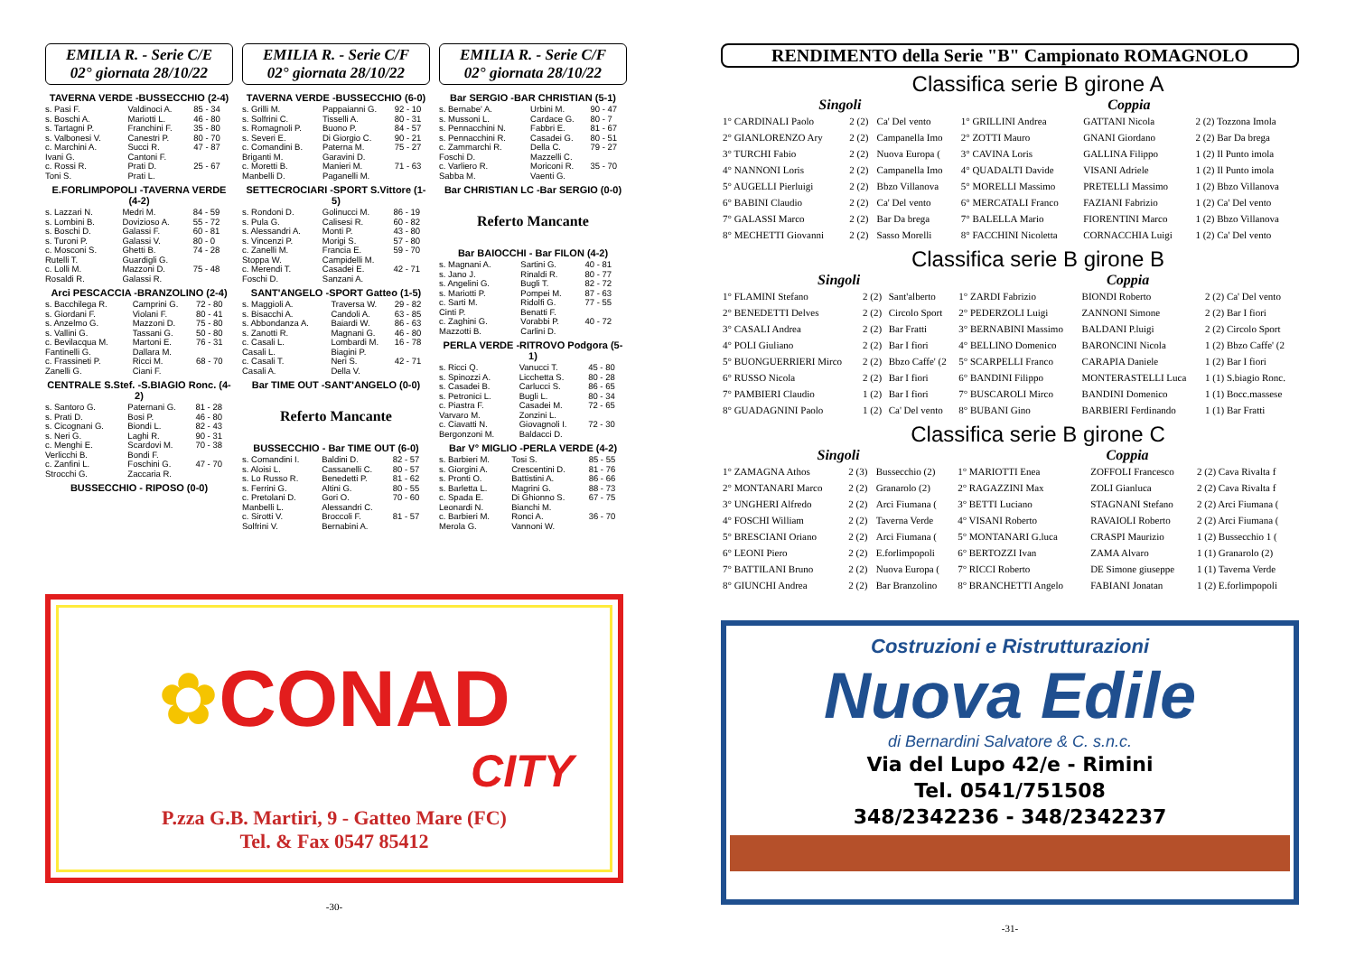EMILIA R. - Serie C/E
02° giornata 28/10/22
TAVERNA VERDE -BUSSECCHIO (2-4)
| s. Pasi F. | Valdinoci A. | 85 - 34 |
| s. Boschi A. | Mariotti L. | 46 - 80 |
| s. Tartagni P. | Franchini F. | 35 - 80 |
| s. Valbonesi V. | Canestri P. | 80 - 70 |
| c. Marchini A. Ivani G. | Succi R. Cantoni F. | 47 - 87 |
| c. Rossi R. Toni S. | Prati D. Prati L. | 25 - 67 |
E.FORLIMPOPOLI -TAVERNA VERDE (4-2)
| s. Lazzari N. | Medri M. | 84 - 59 |
| s. Lombini B. | Dovizioso A. | 55 - 72 |
| s. Boschi D. | Galassi F. | 60 - 81 |
| s. Turoni P. | Galassi V. | 80 - 0 |
| c. Mosconi S. Rutelli T. | Ghetti B. Guardigli G. | 74 - 28 |
| c. Lolli M. Rosaldi R. | Mazzoni D. Galassi R. | 75 - 48 |
Arci PESCACCIA -BRANZOLINO (2-4)
| s. Bacchilega R. | Camprini G. | 72 - 80 |
| s. Giordani F. | Violani F. | 80 - 41 |
| s. Anzelmo G. | Mazzoni D. | 75 - 80 |
| s. Vallini G. | Tassani G. | 50 - 80 |
| c. Bevilacqua M. Fantinelli G. | Martoni E. Dallara M. | 76 - 31 |
| c. Frassineti P. Zanelli G. | Ricci M. Ciani F. | 68 - 70 |
CENTRALE S.Stef. -S.BIAGIO Ronc. (4-2)
| s. Santoro G. | Paternani G. | 81 - 28 |
| s. Prati D. | Bosi P. | 46 - 80 |
| s. Cicognani G. | Biondi L. | 82 - 43 |
| s. Neri G. | Laghi R. | 90 - 31 |
| c. Menghi E. Verlicchi B. | Scardovi M. Bondi F. | 70 - 38 |
| c. Zanfini L. Strocchi G. | Foschini G. Zaccaria R. | 47 - 70 |
BUSSECCHIO - RIPOSO (0-0)
EMILIA R. - Serie C/F
02° giornata 28/10/22
TAVERNA VERDE -BUSSECCHIO (6-0)
| s. Grilli M. | Pappaianni G. | 92 - 10 |
| s. Solfrini C. | Tisselli A. | 80 - 31 |
| s. Romagnoli P. | Buono P. | 84 - 57 |
| s. Severi E. | Di Giorgio C. | 90 - 21 |
| c. Comandini B. Briganti M. | Paterna M. Garavini D. | 75 - 27 |
| c. Moretti B. Manbelli D. | Manieri M. Paganelli M. | 71 - 63 |
SETTECROCIARI -SPORT S.Vittore (1-5)
| s. Rondoni D. | Golinucci M. | 86 - 19 |
| s. Pula G. | Calisesi R. | 60 - 82 |
| s. Alessandri A. | Monti P. | 43 - 80 |
| s. Vincenzi P. | Morigi S. | 57 - 80 |
| c. Zanelli M. Stoppa W. | Francia E. Campidelli M. | 59 - 70 |
| c. Merendi T. Foschi D. | Casadei E. Sanzani A. | 42 - 71 |
SANT'ANGELO -SPORT Gatteo (1-5)
| s. Maggioli A. | Traversa W. | 29 - 82 |
| s. Bisacchi A. | Candoli A. | 63 - 85 |
| s. Abbondanza A. | Baiardi W. | 86 - 63 |
| s. Zanotti R. | Magnani G. | 46 - 80 |
| c. Casali L. Casali L. | Lombardi M. Biagini P. | 16 - 78 |
| c. Casali T. Casali A. | Neri S. Della V. | 42 - 71 |
Bar TIME OUT -SANT'ANGELO (0-0)
Referto Mancante
BUSSECCHIO - Bar TIME OUT (6-0)
| s. Comandini I. | Baldini D. | 82 - 57 |
| s. Aloisi L. | Cassanelli C. | 80 - 57 |
| s. Lo Russo R. | Benedetti P. | 81 - 62 |
| s. Ferrini G. | Altini G. | 80 - 55 |
| c. Pretolani D. Manbelli L. | Gori O. Alessandri C. | 70 - 60 |
| c. Sirotti V. Solfrini V. | Broccoli F. Bernabini A. | 81 - 57 |
EMILIA R. - Serie C/F
02° giornata 28/10/22
Bar SERGIO -BAR CHRISTIAN (5-1)
| s. Bernabe' A. | Urbini M. | 90 - 47 |
| s. Mussoni L. | Cardace G. | 80 - 7 |
| s. Pennacchini N. | Fabbri E. | 81 - 67 |
| s. Pennacchini R. | Casadei G. | 80 - 51 |
| c. Zammarchi R. Foschi D. | Della C. Mazzelli C. | 79 - 27 |
| c. Varliero R. Sabba M. | Moriconi R. Vaenti G. | 35 - 70 |
Bar CHRISTIAN LC -Bar SERGIO (0-0)
Referto Mancante
Bar BAIOCCHI - Bar FILON (4-2)
| s. Magnani A. | Sartini G. | 40 - 81 |
| s. Jano J. | Rinaldi R. | 80 - 77 |
| s. Angelini G. | Bugli T. | 82 - 72 |
| s. Mariotti P. | Pompei M. | 87 - 63 |
| c. Sarti M. Cinti P. | Ridolfi G. Benatti F. | 77 - 55 |
| c. Zaghini G. Mazzotti B. | Vorabbi P. Carlini D. | 40 - 72 |
PERLA VERDE -RITROVO Podgora (5-1)
| s. Ricci Q. | Vanucci T. | 45 - 80 |
| s. Spinozzi A. | Licchetta S. | 80 - 28 |
| s. Casadei B. | Carlucci S. | 86 - 65 |
| s. Petronici L. | Bugli L. | 80 - 34 |
| c. Piastra F. Varvaro M. | Casadei M. Zonzini L. | 72 - 65 |
| c. Ciavatti N. Bergonzoni M. | Giovagnoli I. Baldacci D. | 72 - 30 |
Bar V° MIGLIO -PERLA VERDE (4-2)
| s. Barbieri M. | Tosi S. | 85 - 55 |
| s. Giorgini A. | Crescentini D. | 81 - 76 |
| s. Pronti O. | Battistini A. | 86 - 66 |
| s. Barletta L. | Magrini G. | 88 - 73 |
| c. Spada E. Leonardi N. | Di Ghionno S. Bianchi M. | 67 - 75 |
| c. Barbieri M. Merola G. | Ronci A. Vannoni W. | 36 - 70 |
✿ CONAD
CITY
P.zza G.B. Martiri, 9 - Gatteo Mare (FC)
Tel. & Fax 0547 85412
-30-
RENDIMENTO della Serie "B" Campionato ROMAGNOLO
Classifica serie B girone A
| Singoli | | | Coppia | | |
| --- | --- | --- | --- | --- | --- |
| 1° CARDINALI Paolo | 2 (2) | Ca' Del vento | 1° GRILLINI Andrea | GATTANI Nicola | 2 (2) Tozzona Imola |
| 2° GIANLORENZO Ary | 2 (2) | Campanella Imo | 2° ZOTTI Mauro | GNANI Giordano | 2 (2) Bar Da brega |
| 3° TURCHI Fabio | 2 (2) | Nuova Europa ( | 3° CAVINA Loris | GALLINA Filippo | 1 (2) Il Punto imola |
| 4° NANNONI Loris | 2 (2) | Campanella Imo | 4° QUADALTI Davide | VISANI Adriele | 1 (2) Il Punto imola |
| 5° AUGELLI Pierluigi | 2 (2) | Bbzo Villanova | 5° MORELLI Massimo | PRETELLI Massimo | 1 (2) Bbzo Villanova |
| 6° BABINI Claudio | 2 (2) | Ca' Del vento | 6° MERCATALI Franco | FAZIANI Fabrizio | 1 (2) Ca' Del vento |
| 7° GALASSI Marco | 2 (2) | Bar Da brega | 7° BALELLA Mario | FIORENTINI Marco | 1 (2) Bbzo Villanova |
| 8° MECHETTI Giovanni | 2 (2) | Sasso Morelli | 8° FACCHINI Nicoletta | CORNACCHIA Luigi | 1 (2) Ca' Del vento |
Classifica serie B girone B
| Singoli | | | Coppia | | |
| --- | --- | --- | --- | --- | --- |
| 1° FLAMINI Stefano | 2 (2) | Sant'alberto | 1° ZARDI Fabrizio | BIONDI Roberto | 2 (2) Ca' Del vento |
| 2° BENEDETTI Delves | 2 (2) | Circolo Sport | 2° PEDERZOLI Luigi | ZANNONI Simone | 2 (2) Bar I fiori |
| 3° CASALI Andrea | 2 (2) | Bar Fratti | 3° BERNABINI Massimo | BALDANI P.luigi | 2 (2) Circolo Sport |
| 4° POLI Giuliano | 2 (2) | Bar I fiori | 4° BELLINO Domenico | BARONCINI Nicola | 1 (2) Bbzo Caffe' (2 |
| 5° BUONGUERRIERI Mirco | 2 (2) | Bbzo Caffe' (2 | 5° SCARPELLI Franco | CARAPIA Daniele | 1 (2) Bar I fiori |
| 6° RUSSO Nicola | 2 (2) | Bar I fiori | 6° BANDINI Filippo | MONTERASTELLI Luca | 1 (1) S.biagio Ronc. |
| 7° PAMBIERI Claudio | 1 (2) | Bar I fiori | 7° BUSCAROLI Mirco | BANDINI Domenico | 1 (1) Bocc.massese |
| 8° GUADAGNINI Paolo | 1 (2) | Ca' Del vento | 8° BUBANI Gino | BARBIERI Ferdinando | 1 (1) Bar Fratti |
Classifica serie B girone C
| Singoli | | | Coppia | | |
| --- | --- | --- | --- | --- | --- |
| 1° ZAMAGNA Athos | 2 (3) | Bussecchio (2) | 1° MARIOTTI Enea | ZOFFOLI Francesco | 2 (2) Cava Rivalta f |
| 2° MONTANARI Marco | 2 (2) | Granarolo (2) | 2° RAGAZZINI Max | ZOLI Gianluca | 2 (2) Cava Rivalta f |
| 3° UNGHERI Alfredo | 2 (2) | Arci Fiumana ( | 3° BETTI Luciano | STAGNANI Stefano | 2 (2) Arci Fiumana ( |
| 4° FOSCHI William | 2 (2) | Taverna Verde | 4° VISANI Roberto | RAVAIOLI Roberto | 2 (2) Arci Fiumana ( |
| 5° BRESCIANI Oriano | 2 (2) | Arci Fiumana ( | 5° MONTANARI G.luca | CRASPI Maurizio | 1 (2) Bussecchio 1 ( |
| 6° LEONI Piero | 2 (2) | E.forlimpopoli | 6° BERTOZZI Ivan | ZAMA Alvaro | 1 (1) Granarolo (2) |
| 7° BATTILANI Bruno | 2 (2) | Nuova Europa ( | 7° RICCI Roberto | DE Simone giuseppe | 1 (1) Taverna Verde |
| 8° GIUNCHI Andrea | 2 (2) | Bar Branzolino | 8° BRANCHETTI Angelo | FABIANI Jonatan | 1 (2) E.forlimpopoli |
Costruzioni e Ristrutturazioni
Nuova Edile
di Bernardini Salvatore & C. s.n.c.
Via del Lupo 42/e - Rimini
Tel. 0541/751508
348/2342236 - 348/2342237
-31-